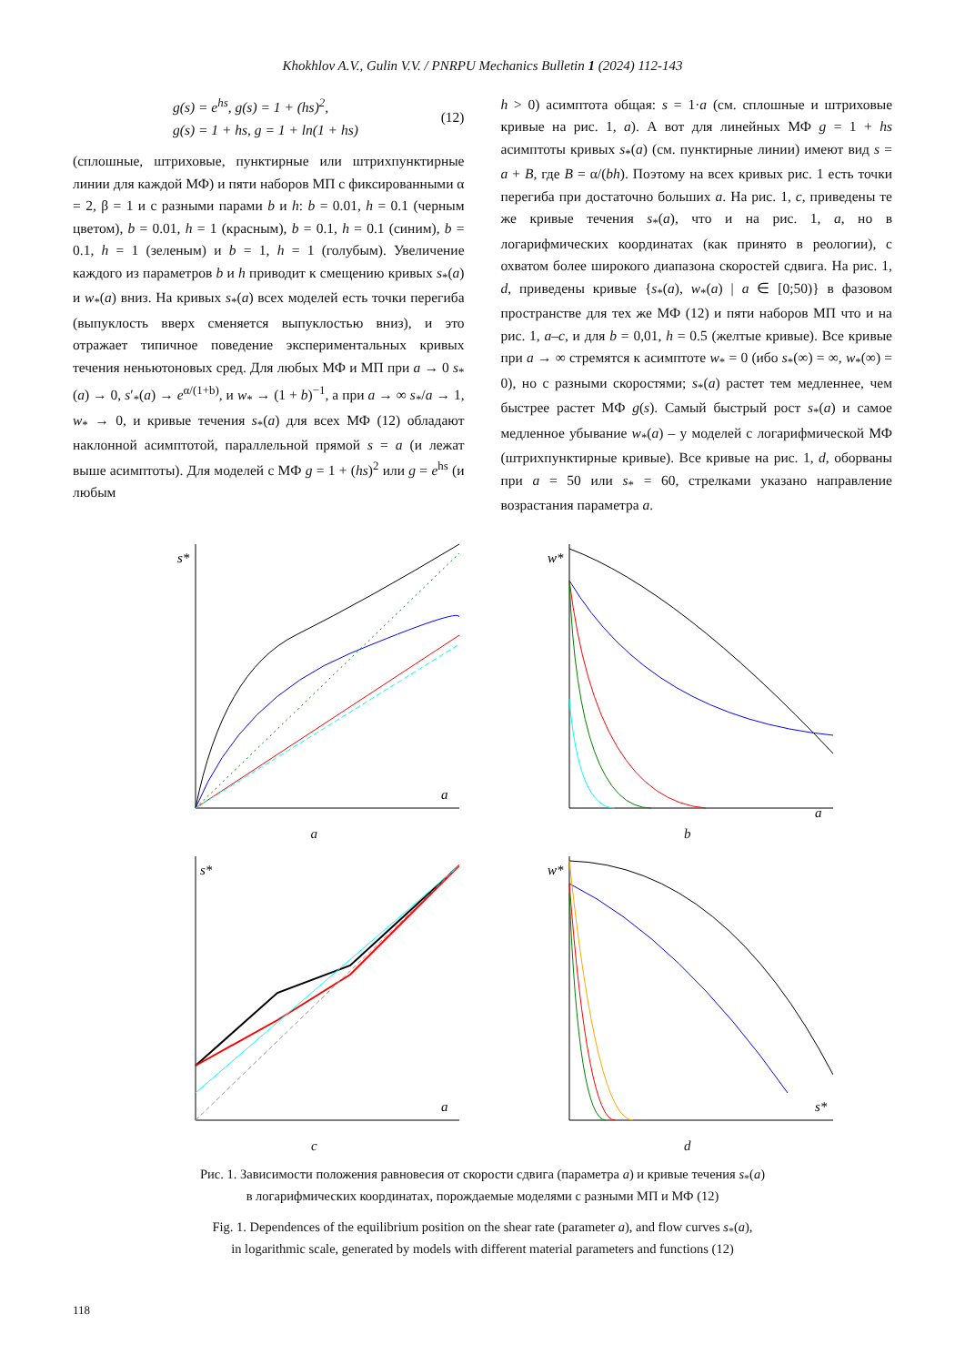Khokhlov A.V., Gulin V.V. / PNRPU Mechanics Bulletin 1 (2024) 112-143
g(s) = e<sup>hs</sup>, g(s) = 1 + (hs)<sup>2</sup>,
g(s) = 1 + hs, g = 1 + ln(1 + hs)
(12)
(сплошные, штриховые, пунктирные или штрихпунктирные линии для каждой МФ) и пяти наборов МП с фиксированными α = 2, β = 1 и с разными парами b и h: b = 0.01, h = 0.1 (черным цветом), b = 0.01, h = 1 (красным), b = 0.1, h = 0.1 (синим), b = 0.1, h = 1 (зеленым) и b = 1, h = 1 (голубым). Увеличение каждого из параметров b и h приводит к смещению кривых s<sub>*</sub>(a) и w<sub>*</sub>(a) вниз. На кривых s<sub>*</sub>(a) всех моделей есть точки перегиба (выпуклость вверх сменяется выпуклостью вниз), и это отражает типичное поведение экспериментальных кривых течения неньютоновых сред. Для любых МФ и МП при a → 0 s<sub>*</sub>(a) → 0, s′<sub>*</sub>(a) → e<sup>α/(1+b)</sup>, и w<sub>*</sub> → (1 + b)<sup>−1</sup>, а при a → ∞ s<sub>*</sub>/a → 1, w<sub>*</sub> → 0, и кривые течения s<sub>*</sub>(a) для всех МФ (12) обладают наклонной асимптотой, параллельной прямой s = a (и лежат выше асимптоты). Для моделей с МФ g = 1 + (hs)<sup>2</sup> или g = e<sup>hs</sup> (и любым
h > 0) асимптота общая: s = 1·a (см. сплошные и штриховые кривые на рис. 1, a). А вот для линейных МФ g = 1 + hs асимптоты кривых s<sub>*</sub>(a) (см. пунктирные линии) имеют вид s = a + B, где B = α/(bh). Поэтому на всех кривых рис. 1 есть точки перегиба при достаточно больших a. На рис. 1, c, приведены те же кривые течения s<sub>*</sub>(a), что и на рис. 1, a, но в логарифмических координатах (как принято в реологии), с охватом более широкого диапазона скоростей сдвига. На рис. 1, d, приведены кривые {s<sub>*</sub>(a), w<sub>*</sub>(a) | a ∈ [0;50)} в фазовом пространстве для тех же МФ (12) и пяти наборов МП что и на рис. 1, a–c, и для b = 0,01, h = 0.5 (желтые кривые). Все кривые при a → ∞ стремятся к асимптоте w<sub>*</sub> = 0 (ибо s<sub>*</sub>(∞) = ∞, w<sub>*</sub>(∞) = 0), но с разными скоростями; s<sub>*</sub>(a) растет тем медленнее, чем быстрее растет МФ g(s). Самый быстрый рост s<sub>*</sub>(a) и самое медленное убывание w<sub>*</sub>(a) – у моделей с логарифмической МФ (штрихпунктирные кривые). Все кривые на рис. 1, d, оборваны при a = 50 или s<sub>*</sub> = 60, стрелками указано направление возрастания параметра a.
s*
a
a
w*
a
b
s*
a
c
w*
s*
d
Рис. 1. Зависимости положения равновесия от скорости сдвига (параметра a) и кривые течения s<sub>*</sub>(a)
в логарифмических координатах, порождаемые моделями с разными МП и МФ (12)
Fig. 1. Dependences of the equilibrium position on the shear rate (parameter a), and flow curves s<sub>*</sub>(a),
in logarithmic scale, generated by models with different material parameters and functions (12)
118